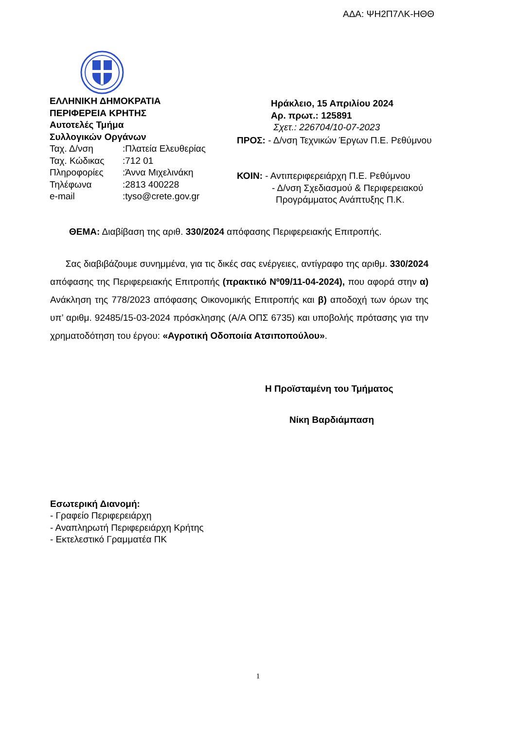ΑΔΑ: ΨΗ2Π7ΛΚ-ΗΘΘ
ΕΛΛΗΝΙΚΗ ΔΗΜΟΚΡΑΤΙΑ
ΠΕΡΙΦΕΡΕΙΑ ΚΡΗΤΗΣ
Αυτοτελές Τμήμα
Συλλογικών Οργάνων
| Ταχ. Δ/νση | :Πλατεία Ελευθερίας |
| Ταχ. Κώδικας | :712 01 |
| Πληροφορίες | :Άννα Μιχελινάκη |
| Τηλέφωνα | :2813 400228 |
| e-mail | :tyso@crete.gov.gr |
Ηράκλειο, 15 Απριλίου 2024
Αρ. πρωτ.: 125891
Σχετ.: 226704/10-07-2023
ΠΡΟΣ: - Δ/νση Τεχνικών Έργων Π.Ε. Ρεθύμνου
ΚΟΙΝ: - Αντιπεριφερειάρχη Π.Ε. Ρεθύμνου
- Δ/νση Σχεδιασμού & Περιφερειακού
Προγράμματος Ανάπτυξης Π.Κ.
ΘΕΜΑ: Διαβίβαση της αριθ. 330/2024 απόφασης Περιφερειακής Επιτροπής.
Σας διαβιβάζουμε συνημμένα, για τις δικές σας ενέργειες, αντίγραφο της αριθμ. 330/2024 απόφασης της Περιφερειακής Επιτροπής (πρακτικό Nº09/11-04-2024), που αφορά στην α) Ανάκληση της 778/2023 απόφασης Οικονομικής Επιτροπής και β) αποδοχή των όρων της υπ’ αριθμ. 92485/15-03-2024 πρόσκλησης (Α/Α ΟΠΣ 6735) και υποβολής πρότασης για την χρηματοδότηση του έργου: «Αγροτική Οδοποιία Ατσιποπούλου».
Η Προϊσταμένη του Τμήματος
Νίκη Βαρδιάμπαση
Εσωτερική Διανομή:
- Γραφείο Περιφερειάρχη
- Αναπληρωτή Περιφερειάρχη Κρήτης
- Εκτελεστικό Γραμματέα ΠΚ
1